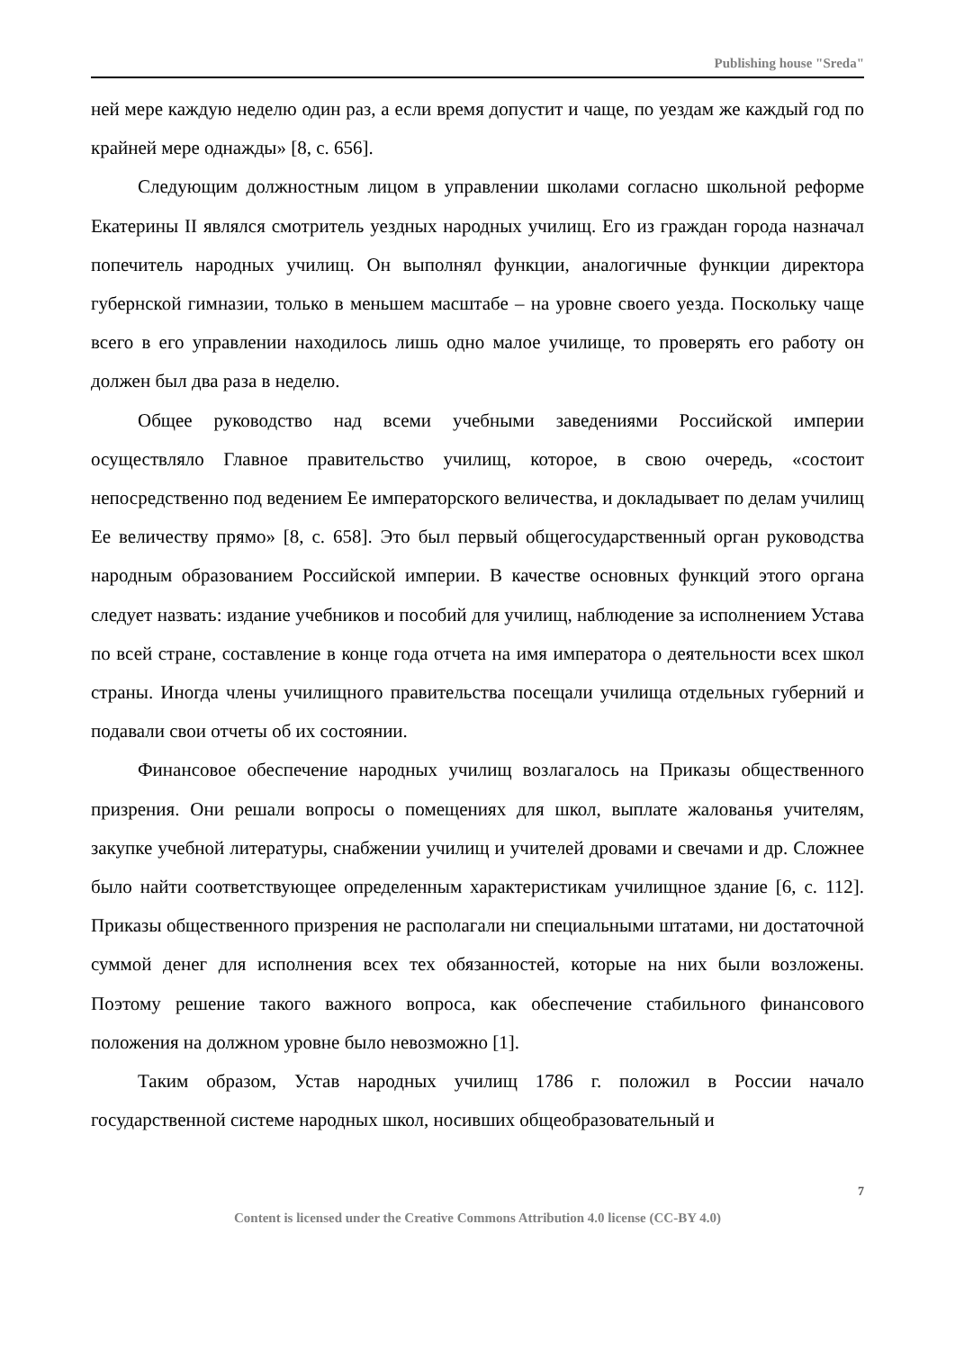Publishing house "Sreda"
ней мере каждую неделю один раз, а если время допустит и чаще, по уездам же каждый год по крайней мере однажды» [8, с. 656].
Следующим должностным лицом в управлении школами согласно школьной реформе Екатерины II являлся смотритель уездных народных училищ. Его из граждан города назначал попечитель народных училищ. Он выполнял функции, аналогичные функции директора губернской гимназии, только в меньшем масштабе – на уровне своего уезда. Поскольку чаще всего в его управлении находилось лишь одно малое училище, то проверять его работу он должен был два раза в неделю.
Общее руководство над всеми учебными заведениями Российской империи осуществляло Главное правительство училищ, которое, в свою очередь, «состоит непосредственно под ведением Ее императорского величества, и докладывает по делам училищ Ее величеству прямо» [8, с. 658]. Это был первый общегосударственный орган руководства народным образованием Российской империи. В качестве основных функций этого органа следует назвать: издание учебников и пособий для училищ, наблюдение за исполнением Устава по всей стране, составление в конце года отчета на имя императора о деятельности всех школ страны. Иногда члены училищного правительства посещали училища отдельных губерний и подавали свои отчеты об их состоянии.
Финансовое обеспечение народных училищ возлагалось на Приказы общественного призрения. Они решали вопросы о помещениях для школ, выплате жалованья учителям, закупке учебной литературы, снабжении училищ и учителей дровами и свечами и др. Сложнее было найти соответствующее определенным характеристикам училищное здание [6, с. 112]. Приказы общественного призрения не располагали ни специальными штатами, ни достаточной суммой денег для исполнения всех тех обязанностей, которые на них были возложены. Поэтому решение такого важного вопроса, как обеспечение стабильного финансового положения на должном уровне было невозможно [1].
Таким образом, Устав народных училищ 1786 г. положил в России начало государственной системе народных школ, носивших общеобразовательный и
7
Content is licensed under the Creative Commons Attribution 4.0 license (CC-BY 4.0)